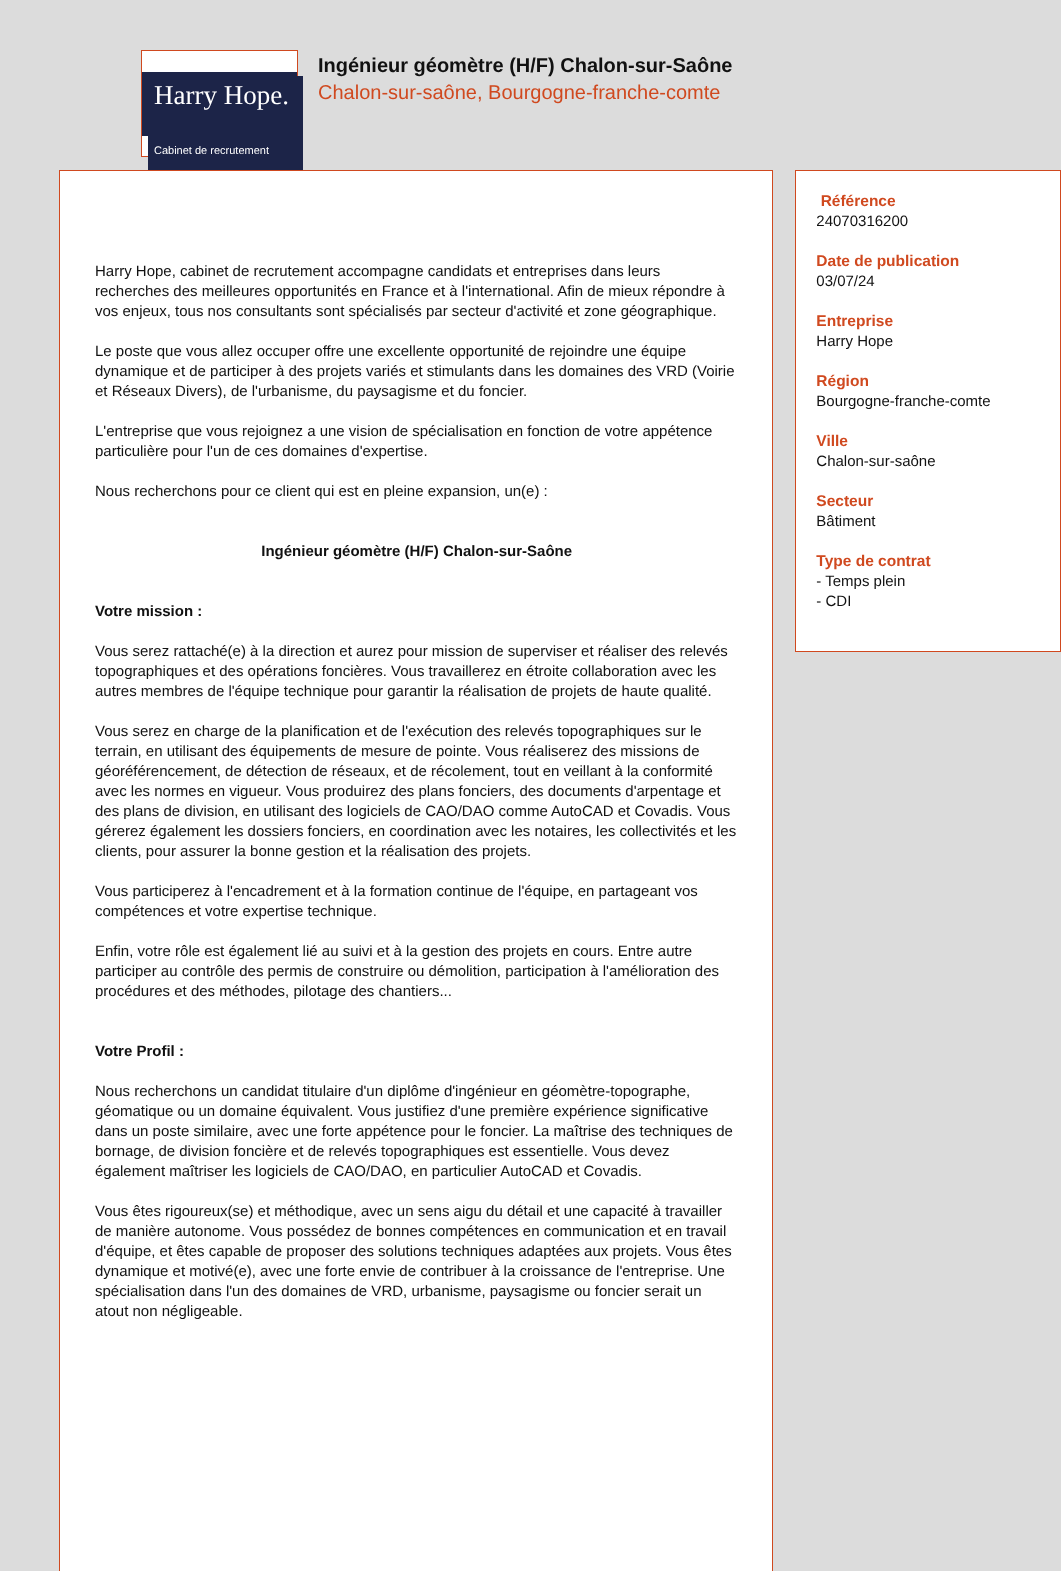Harry Hope.
Cabinet de recrutement
Ingénieur géomètre (H/F) Chalon-sur-Saône
Chalon-sur-saône, Bourgogne-franche-comte
Harry Hope, cabinet de recrutement accompagne candidats et entreprises dans leurs recherches des meilleures opportunités en France et à l'international. Afin de mieux répondre à vos enjeux, tous nos consultants sont spécialisés par secteur d'activité et zone géographique.
Le poste que vous allez occuper offre une excellente opportunité de rejoindre une équipe dynamique et de participer à des projets variés et stimulants dans les domaines des VRD (Voirie et Réseaux Divers), de l'urbanisme, du paysagisme et du foncier.
L'entreprise que vous rejoignez a une vision de spécialisation en fonction de votre appétence particulière pour l'un de ces domaines d'expertise.
Nous recherchons pour ce client qui est en pleine expansion, un(e) :
Ingénieur géomètre (H/F) Chalon-sur-Saône
Votre mission :
Vous serez rattaché(e) à la direction et aurez pour mission de superviser et réaliser des relevés topographiques et des opérations foncières. Vous travaillerez en étroite collaboration avec les autres membres de l'équipe technique pour garantir la réalisation de projets de haute qualité.
Vous serez en charge de la planification et de l'exécution des relevés topographiques sur le terrain, en utilisant des équipements de mesure de pointe. Vous réaliserez des missions de géoréférencement, de détection de réseaux, et de récolement, tout en veillant à la conformité avec les normes en vigueur. Vous produirez des plans fonciers, des documents d'arpentage et des plans de division, en utilisant des logiciels de CAO/DAO comme AutoCAD et Covadis. Vous gérerez également les dossiers fonciers, en coordination avec les notaires, les collectivités et les clients, pour assurer la bonne gestion et la réalisation des projets.
Vous participerez à l'encadrement et à la formation continue de l'équipe, en partageant vos compétences et votre expertise technique.
Enfin, votre rôle est également lié au suivi et à la gestion des projets en cours. Entre autre participer au contrôle des permis de construire ou démolition, participation à l'amélioration des procédures et des méthodes, pilotage des chantiers...
Votre Profil :
Nous recherchons un candidat titulaire d'un diplôme d'ingénieur en géomètre-topographe, géomatique ou un domaine équivalent. Vous justifiez d'une première expérience significative dans un poste similaire, avec une forte appétence pour le foncier. La maîtrise des techniques de bornage, de division foncière et de relevés topographiques est essentielle. Vous devez également maîtriser les logiciels de CAO/DAO, en particulier AutoCAD et Covadis.
Vous êtes rigoureux(se) et méthodique, avec un sens aigu du détail et une capacité à travailler de manière autonome. Vous possédez de bonnes compétences en communication et en travail d'équipe, et êtes capable de proposer des solutions techniques adaptées aux projets. Vous êtes dynamique et motivé(e), avec une forte envie de contribuer à la croissance de l'entreprise. Une spécialisation dans l'un des domaines de VRD, urbanisme, paysagisme ou foncier serait un atout non négligeable.
Référence
24070316200
Date de publication
03/07/24
Entreprise
Harry Hope
Région
Bourgogne-franche-comte
Ville
Chalon-sur-saône
Secteur
Bâtiment
Type de contrat
- Temps plein
- CDI